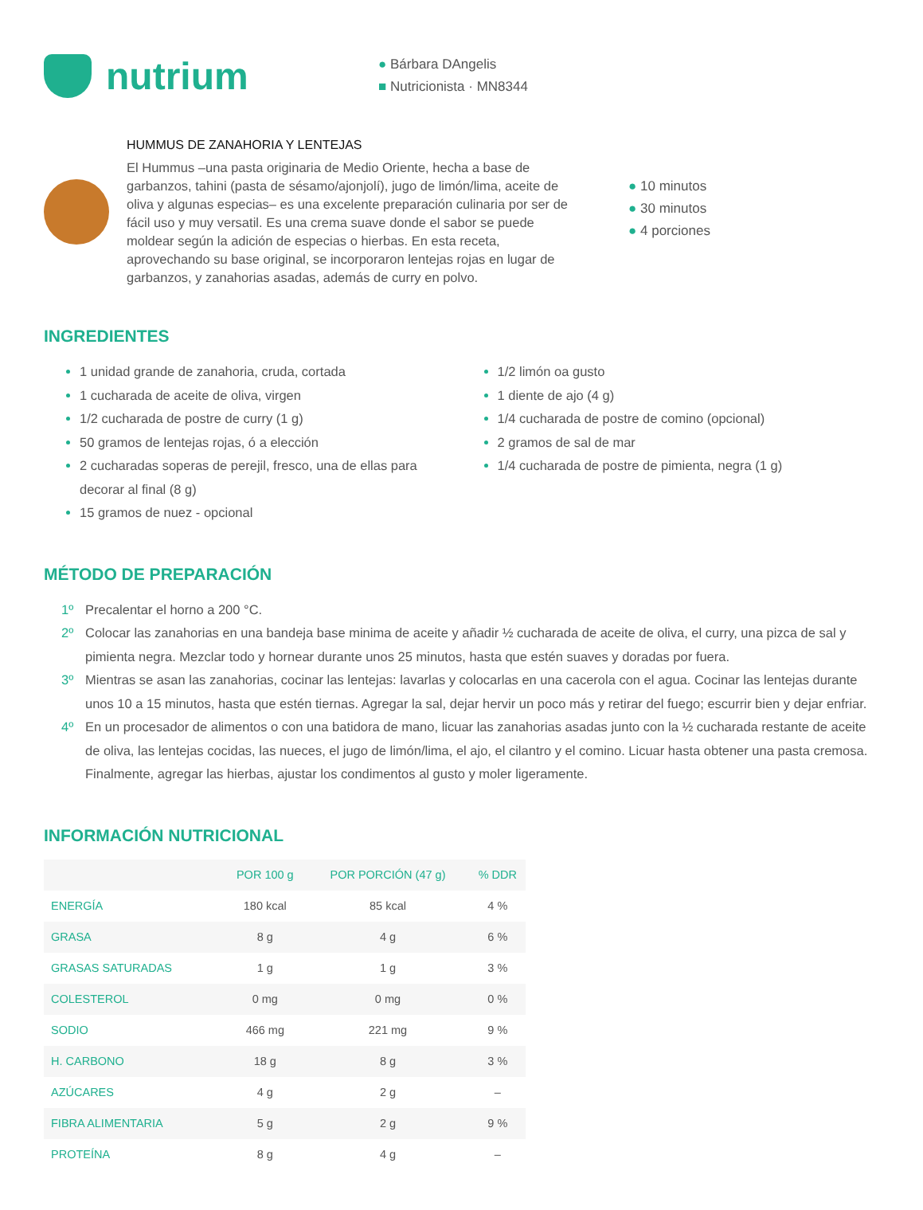nutrium
● Bárbara DAngelis
■ Nutricionista · MN8344
HUMMUS DE ZANAHORIA Y LENTEJAS
El Hummus –una pasta originaria de Medio Oriente, hecha a base de garbanzos, tahini (pasta de sésamo/ajonjolí), jugo de limón/lima, aceite de oliva y algunas especias– es una excelente preparación culinaria por ser de fácil uso y muy versatil. Es una crema suave donde el sabor se puede moldear según la adición de especias o hierbas. En esta receta, aprovechando su base original, se incorporaron lentejas rojas en lugar de garbanzos, y zanahorias asadas, además de curry en polvo.
● 10 minutos
● 30 minutos
● 4 porciones
INGREDIENTES
1 unidad grande de zanahoria, cruda, cortada
1 cucharada de aceite de oliva, virgen
1/2 cucharada de postre de curry (1 g)
50 gramos de lentejas rojas, ó a elección
2 cucharadas soperas de perejil, fresco, una de ellas para decorar al final (8 g)
15 gramos de nuez - opcional
1/2 limón oa gusto
1 diente de ajo (4 g)
1/4 cucharada de postre de comino (opcional)
2 gramos de sal de mar
1/4 cucharada de postre de pimienta, negra (1 g)
MÉTODO DE PREPARACIÓN
1º Precalentar el horno a 200 °C.
2º Colocar las zanahorias en una bandeja base minima de aceite y añadir ½ cucharada de aceite de oliva, el curry, una pizca de sal y pimienta negra. Mezclar todo y hornear durante unos 25 minutos, hasta que estén suaves y doradas por fuera.
3º Mientras se asan las zanahorias, cocinar las lentejas: lavarlas y colocarlas en una cacerola con el agua. Cocinar las lentejas durante unos 10 a 15 minutos, hasta que estén tiernas. Agregar la sal, dejar hervir un poco más y retirar del fuego; escurrir bien y dejar enfriar.
4º En un procesador de alimentos o con una batidora de mano, licuar las zanahorias asadas junto con la ½ cucharada restante de aceite de oliva, las lentejas cocidas, las nueces, el jugo de limón/lima, el ajo, el cilantro y el comino. Licuar hasta obtener una pasta cremosa. Finalmente, agregar las hierbas, ajustar los condimentos al gusto y moler ligeramente.
INFORMACIÓN NUTRICIONAL
| | POR 100 g | POR PORCIÓN (47 g) | % DDR |
| --- | --- | --- | --- |
| ENERGÍA | 180 kcal | 85 kcal | 4 % |
| GRASA | 8 g | 4 g | 6 % |
| GRASAS SATURADAS | 1 g | 1 g | 3 % |
| COLESTEROL | 0 mg | 0 mg | 0 % |
| SODIO | 466 mg | 221 mg | 9 % |
| H. CARBONO | 18 g | 8 g | 3 % |
| AZÚCARES | 4 g | 2 g | – |
| FIBRA ALIMENTARIA | 5 g | 2 g | 9 % |
| PROTEÍNA | 8 g | 4 g | – |